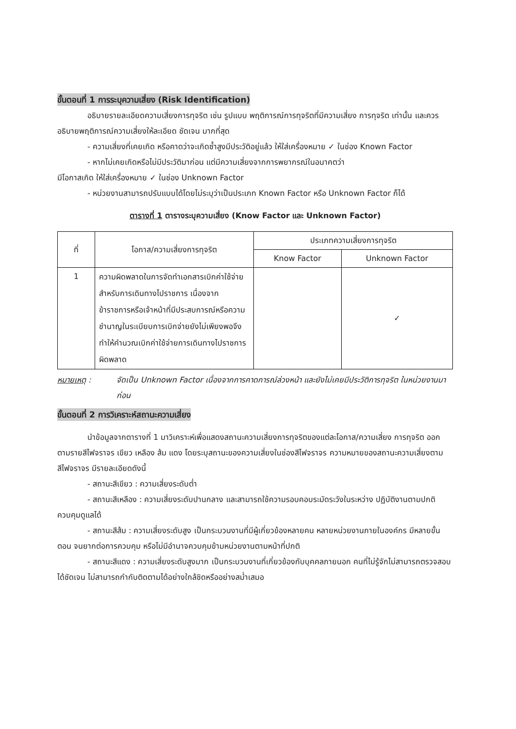ขั้นตอนที่ 1 การระบุความเสี่ยง (Risk Identification)
อธิบายรายละเอียดความเสี่ยงการทุจริต เช่น รูปแบบ พฤติการณ์การทุจริตที่มีความเสี่ยง การทุจริต เท่านั้น และควรอธิบายพฤติการณ์ความเสี่ยงให้ละเอียด ชัดเจน มากที่สุด
- ความเสี่ยงที่เคยเกิด หรือคาดว่าจะเกิดซ้ำสูงมีประวัติอยู่แล้ว ให้ใส่เครื่องหมาย ✓ ในช่อง Known Factor
- หากไม่เคยเกิดหรือไม่มีประวัติมาก่อน แต่มีความเสี่ยงจากการพยากรณ์ในอนาคตว่า
มีโอกาสเกิด ให้ใส่เครื่องหมาย ✓ ในช่อง Unknown Factor
- หน่วยงานสามารถปรับแบบได้โดยไม่ระบุว่าเป็นประเภท Known Factor หรือ Unknown Factor ก็ได้
ตารางที่ 1 ตารางระบุความเสี่ยง (Know Factor และ Unknown Factor)
| ที่ | โอกาส/ความเสี่ยงการทุจริต | ประเภทความเสี่ยงการทุจริต | |
| --- | --- | --- | --- |
| | | Know Factor | Unknown Factor |
| 1 | ความผิดพลาดในการจัดทำเอกสารเบิกค่าใช้จ่ายสำหรับการเดินทางไปราชการ เนื่องจากข้าราชการหรือเจ้าหน้าที่มีประสบการณ์หรือความชำนาญในระเบียบการเบิกจ่ายยังไม่เพียงพอจึงทำให้คำนวณเบิกค่าใช้จ่ายการเดินทางไปราชการผิดพลาด | | ✓ |
หมายเหตุ : จัดเป็น Unknown Factor เนื่องจากการคาดการณ์ล่วงหน้า และยังไม่เคยมีประวัติการทุจริต ในหน่วยงานมาก่อน
ขั้นตอนที่ 2 การวิเคราะห์สถานะความเสี่ยง
นำข้อมูลจากตารางที่ 1 มาวิเคราะห์เพื่อแสดงสถานะความเสี่ยงการทุจริตของแต่ละโอกาส/ความเสี่ยง การทุจริต ออกตามรายสีไฟจราจร เขียว เหลือง ส้ม แดง โดยระบุสถานะของความเสี่ยงในช่องสีไฟจราจร ความหมายของสถานะความเสี่ยงตามสีไฟจราจร มีรายละเอียดดังนี้
- สถานะสีเขียว : ความเสี่ยงระดับต่ำ
- สถานะสีเหลือง : ความเสี่ยงระดับปานกลาง และสามารถใช้ความรอบคอบระมัดระวังในระหว่าง ปฏิบัติงานตามปกติควบคุมดูแลได้
- สถานะสีส้ม : ความเสี่ยงระดับสูง เป็นกระบวนงานที่มีผู้เกี่ยวข้องหลายคน หลายหน่วยงานภายในองค์กร มีหลายขั้นตอน จนยากต่อการควบคุม หรือไม่มีอำนาจควบคุมข้ามหน่วยงานตามหน้าที่ปกติ
- สถานะสีแดง : ความเสี่ยงระดับสูงมาก เป็นกระบวนงานที่เกี่ยวข้องกับบุคคลภายนอก คนที่ไม่รู้จักไม่สามารถตรวจสอบได้ชัดเจน ไม่สามารถกำกับติดตามได้อย่างใกล้ชิดหรืออย่างสม่ำเสมอ